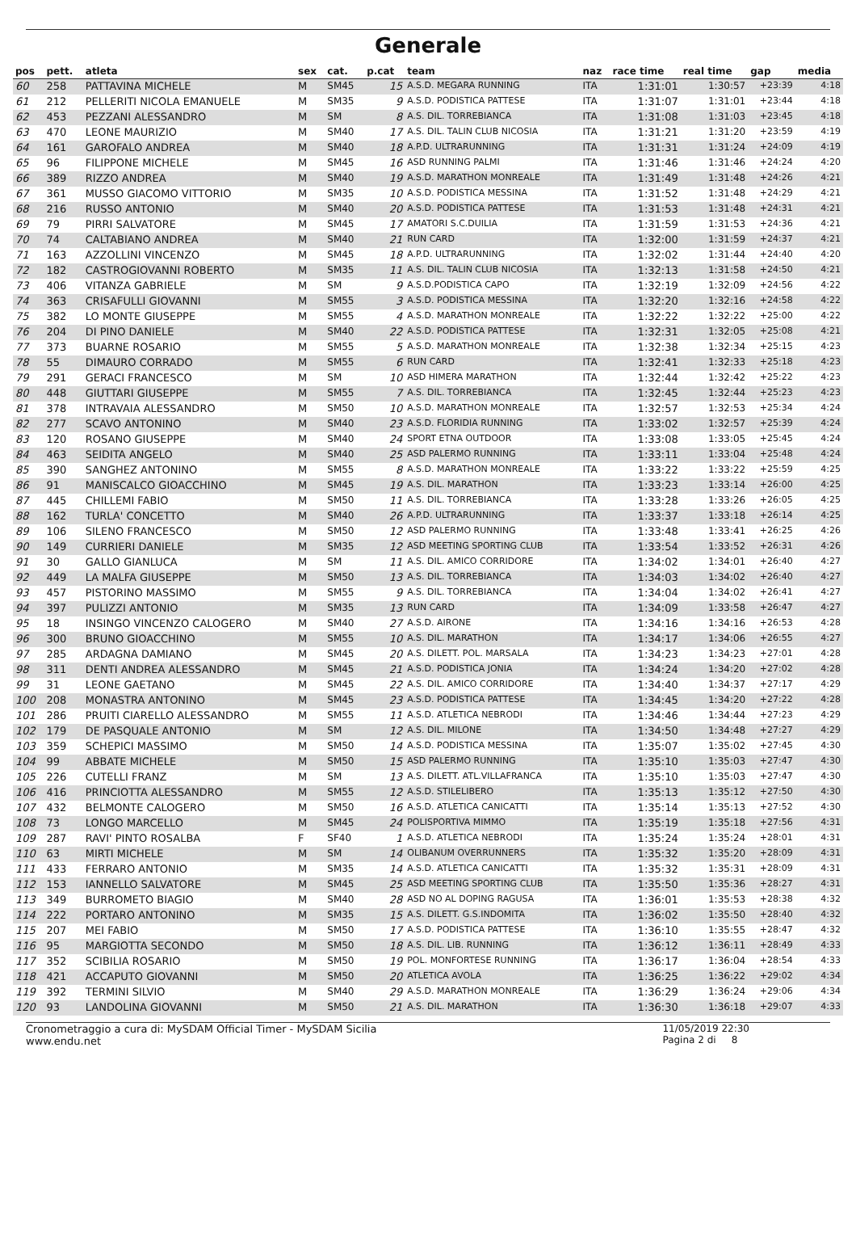Generale
| pos | pett. | atleta | sex | cat. | p.cat | team | naz | race time | real time | gap | media |
| --- | --- | --- | --- | --- | --- | --- | --- | --- | --- | --- | --- |
| 60 | 258 | PATTAVINA MICHELE | M | SM45 | 15 | A.S.D. MEGARA RUNNING | ITA | 1:31:01 | 1:30:57 | +23:39 | 4:18 |
| 61 | 212 | PELLERITI NICOLA EMANUELE | M | SM35 | 9 | A.S.D. PODISTICA PATTESE | ITA | 1:31:07 | 1:31:01 | +23:44 | 4:18 |
| 62 | 453 | PEZZANI ALESSANDRO | M | SM | 8 | A.S. DIL. TORREBIANCA | ITA | 1:31:08 | 1:31:03 | +23:45 | 4:18 |
| 63 | 470 | LEONE MAURIZIO | M | SM40 | 17 | A.S. DIL. TALIN CLUB NICOSIA | ITA | 1:31:21 | 1:31:20 | +23:59 | 4:19 |
| 64 | 161 | GAROFALO ANDREA | M | SM40 | 18 | A.P.D. ULTRARUNNING | ITA | 1:31:31 | 1:31:24 | +24:09 | 4:19 |
| 65 | 96 | FILIPPONE MICHELE | M | SM45 | 16 | ASD RUNNING PALMI | ITA | 1:31:46 | 1:31:46 | +24:24 | 4:20 |
| 66 | 389 | RIZZO ANDREA | M | SM40 | 19 | A.S.D. MARATHON MONREALE | ITA | 1:31:49 | 1:31:48 | +24:26 | 4:21 |
| 67 | 361 | MUSSO GIACOMO VITTORIO | M | SM35 | 10 | A.S.D. PODISTICA MESSINA | ITA | 1:31:52 | 1:31:48 | +24:29 | 4:21 |
| 68 | 216 | RUSSO ANTONIO | M | SM40 | 20 | A.S.D. PODISTICA PATTESE | ITA | 1:31:53 | 1:31:48 | +24:31 | 4:21 |
| 69 | 79 | PIRRI SALVATORE | M | SM45 | 17 | AMATORI S.C.DUILIA | ITA | 1:31:59 | 1:31:53 | +24:36 | 4:21 |
| 70 | 74 | CALTABIANO ANDREA | M | SM40 | 21 | RUN CARD | ITA | 1:32:00 | 1:31:59 | +24:37 | 4:21 |
| 71 | 163 | AZZOLLINI VINCENZO | M | SM45 | 18 | A.P.D. ULTRARUNNING | ITA | 1:32:02 | 1:31:44 | +24:40 | 4:20 |
| 72 | 182 | CASTROGIOVANNI ROBERTO | M | SM35 | 11 | A.S. DIL. TALIN CLUB NICOSIA | ITA | 1:32:13 | 1:31:58 | +24:50 | 4:21 |
| 73 | 406 | VITANZA GABRIELE | M | SM | 9 | A.S.D.PODISTICA CAPO | ITA | 1:32:19 | 1:32:09 | +24:56 | 4:22 |
| 74 | 363 | CRISAFULLI GIOVANNI | M | SM55 | 3 | A.S.D. PODISTICA MESSINA | ITA | 1:32:20 | 1:32:16 | +24:58 | 4:22 |
| 75 | 382 | LO MONTE GIUSEPPE | M | SM55 | 4 | A.S.D. MARATHON MONREALE | ITA | 1:32:22 | 1:32:22 | +25:00 | 4:22 |
| 76 | 204 | DI PINO DANIELE | M | SM40 | 22 | A.S.D. PODISTICA PATTESE | ITA | 1:32:31 | 1:32:05 | +25:08 | 4:21 |
| 77 | 373 | BUARNE ROSARIO | M | SM55 | 5 | A.S.D. MARATHON MONREALE | ITA | 1:32:38 | 1:32:34 | +25:15 | 4:23 |
| 78 | 55 | DIMAURO CORRADO | M | SM55 | 6 | RUN CARD | ITA | 1:32:41 | 1:32:33 | +25:18 | 4:23 |
| 79 | 291 | GERACI FRANCESCO | M | SM | 10 | ASD HIMERA MARATHON | ITA | 1:32:44 | 1:32:42 | +25:22 | 4:23 |
| 80 | 448 | GIUTTARI GIUSEPPE | M | SM55 | 7 | A.S. DIL. TORREBIANCA | ITA | 1:32:45 | 1:32:44 | +25:23 | 4:23 |
| 81 | 378 | INTRAVAIA ALESSANDRO | M | SM50 | 10 | A.S.D. MARATHON MONREALE | ITA | 1:32:57 | 1:32:53 | +25:34 | 4:24 |
| 82 | 277 | SCAVO ANTONINO | M | SM40 | 23 | A.S.D. FLORIDIA RUNNING | ITA | 1:33:02 | 1:32:57 | +25:39 | 4:24 |
| 83 | 120 | ROSANO GIUSEPPE | M | SM40 | 24 | SPORT ETNA OUTDOOR | ITA | 1:33:08 | 1:33:05 | +25:45 | 4:24 |
| 84 | 463 | SEIDITA ANGELO | M | SM40 | 25 | ASD PALERMO RUNNING | ITA | 1:33:11 | 1:33:04 | +25:48 | 4:24 |
| 85 | 390 | SANGHEZ ANTONINO | M | SM55 | 8 | A.S.D. MARATHON MONREALE | ITA | 1:33:22 | 1:33:22 | +25:59 | 4:25 |
| 86 | 91 | MANISCALCO GIOACCHINO | M | SM45 | 19 | A.S. DIL. MARATHON | ITA | 1:33:23 | 1:33:14 | +26:00 | 4:25 |
| 87 | 445 | CHILLEMI FABIO | M | SM50 | 11 | A.S. DIL. TORREBIANCA | ITA | 1:33:28 | 1:33:26 | +26:05 | 4:25 |
| 88 | 162 | TURLA' CONCETTO | M | SM40 | 26 | A.P.D. ULTRARUNNING | ITA | 1:33:37 | 1:33:18 | +26:14 | 4:25 |
| 89 | 106 | SILENO FRANCESCO | M | SM50 | 12 | ASD PALERMO RUNNING | ITA | 1:33:48 | 1:33:41 | +26:25 | 4:26 |
| 90 | 149 | CURRIERI DANIELE | M | SM35 | 12 | ASD MEETING SPORTING CLUB | ITA | 1:33:54 | 1:33:52 | +26:31 | 4:26 |
| 91 | 30 | GALLO GIANLUCA | M | SM | 11 | A.S. DIL. AMICO CORRIDORE | ITA | 1:34:02 | 1:34:01 | +26:40 | 4:27 |
| 92 | 449 | LA MALFA GIUSEPPE | M | SM50 | 13 | A.S. DIL. TORREBIANCA | ITA | 1:34:03 | 1:34:02 | +26:40 | 4:27 |
| 93 | 457 | PISTORINO MASSIMO | M | SM55 | 9 | A.S. DIL. TORREBIANCA | ITA | 1:34:04 | 1:34:02 | +26:41 | 4:27 |
| 94 | 397 | PULIZZI ANTONIO | M | SM35 | 13 | RUN CARD | ITA | 1:34:09 | 1:33:58 | +26:47 | 4:27 |
| 95 | 18 | INSINGO VINCENZO CALOGERO | M | SM40 | 27 | A.S.D. AIRONE | ITA | 1:34:16 | 1:34:16 | +26:53 | 4:28 |
| 96 | 300 | BRUNO GIOACCHINO | M | SM55 | 10 | A.S. DIL. MARATHON | ITA | 1:34:17 | 1:34:06 | +26:55 | 4:27 |
| 97 | 285 | ARDAGNA DAMIANO | M | SM45 | 20 | A.S. DILETT. POL. MARSALA | ITA | 1:34:23 | 1:34:23 | +27:01 | 4:28 |
| 98 | 311 | DENTI ANDREA ALESSANDRO | M | SM45 | 21 | A.S.D. PODISTICA JONIA | ITA | 1:34:24 | 1:34:20 | +27:02 | 4:28 |
| 99 | 31 | LEONE GAETANO | M | SM45 | 22 | A.S. DIL. AMICO CORRIDORE | ITA | 1:34:40 | 1:34:37 | +27:17 | 4:29 |
| 100 | 208 | MONASTRA ANTONINO | M | SM45 | 23 | A.S.D. PODISTICA PATTESE | ITA | 1:34:45 | 1:34:20 | +27:22 | 4:28 |
| 101 | 286 | PRUITI CIARELLO ALESSANDRO | M | SM55 | 11 | A.S.D. ATLETICA NEBRODI | ITA | 1:34:46 | 1:34:44 | +27:23 | 4:29 |
| 102 | 179 | DE PASQUALE ANTONIO | M | SM | 12 | A.S. DIL. MILONE | ITA | 1:34:50 | 1:34:48 | +27:27 | 4:29 |
| 103 | 359 | SCHEPICI MASSIMO | M | SM50 | 14 | A.S.D. PODISTICA MESSINA | ITA | 1:35:07 | 1:35:02 | +27:45 | 4:30 |
| 104 | 99 | ABBATE MICHELE | M | SM50 | 15 | ASD PALERMO RUNNING | ITA | 1:35:10 | 1:35:03 | +27:47 | 4:30 |
| 105 | 226 | CUTELLI FRANZ | M | SM | 13 | A.S. DILETT. ATL.VILLAFRANCA | ITA | 1:35:10 | 1:35:03 | +27:47 | 4:30 |
| 106 | 416 | PRINCIOTTA ALESSANDRO | M | SM55 | 12 | A.S.D. STILELIBERO | ITA | 1:35:13 | 1:35:12 | +27:50 | 4:30 |
| 107 | 432 | BELMONTE CALOGERO | M | SM50 | 16 | A.S.D. ATLETICA CANICATTI | ITA | 1:35:14 | 1:35:13 | +27:52 | 4:30 |
| 108 | 73 | LONGO MARCELLO | M | SM45 | 24 | POLISPORTIVA MIMMO | ITA | 1:35:19 | 1:35:18 | +27:56 | 4:31 |
| 109 | 287 | RAVI' PINTO ROSALBA | F | SF40 | 1 | A.S.D. ATLETICA NEBRODI | ITA | 1:35:24 | 1:35:24 | +28:01 | 4:31 |
| 110 | 63 | MIRTI MICHELE | M | SM | 14 | OLIBANUM OVERRUNNERS | ITA | 1:35:32 | 1:35:20 | +28:09 | 4:31 |
| 111 | 433 | FERRARO ANTONIO | M | SM35 | 14 | A.S.D. ATLETICA CANICATTI | ITA | 1:35:32 | 1:35:31 | +28:09 | 4:31 |
| 112 | 153 | IANNELLO SALVATORE | M | SM45 | 25 | ASD MEETING SPORTING CLUB | ITA | 1:35:50 | 1:35:36 | +28:27 | 4:31 |
| 113 | 349 | BURROMETO BIAGIO | M | SM40 | 28 | ASD NO AL DOPING RAGUSA | ITA | 1:36:01 | 1:35:53 | +28:38 | 4:32 |
| 114 | 222 | PORTARO ANTONINO | M | SM35 | 15 | A.S. DILETT. G.S.INDOMITA | ITA | 1:36:02 | 1:35:50 | +28:40 | 4:32 |
| 115 | 207 | MEI FABIO | M | SM50 | 17 | A.S.D. PODISTICA PATTESE | ITA | 1:36:10 | 1:35:55 | +28:47 | 4:32 |
| 116 | 95 | MARGIOTTA SECONDO | M | SM50 | 18 | A.S. DIL. LIB. RUNNING | ITA | 1:36:12 | 1:36:11 | +28:49 | 4:33 |
| 117 | 352 | SCIBILIA ROSARIO | M | SM50 | 19 | POL. MONFORTESE RUNNING | ITA | 1:36:17 | 1:36:04 | +28:54 | 4:33 |
| 118 | 421 | ACCAPUTO GIOVANNI | M | SM50 | 20 | ATLETICA AVOLA | ITA | 1:36:25 | 1:36:22 | +29:02 | 4:34 |
| 119 | 392 | TERMINI SILVIO | M | SM40 | 29 | A.S.D. MARATHON MONREALE | ITA | 1:36:29 | 1:36:24 | +29:06 | 4:34 |
| 120 | 93 | LANDOLINA GIOVANNI | M | SM50 | 21 | A.S. DIL. MARATHON | ITA | 1:36:30 | 1:36:18 | +29:07 | 4:33 |
Cronometraggio a cura di: MySDAM Official Timer - MySDAM Sicilia
www.endu.net
11/05/2019 22:30
Pagina 2 di 8